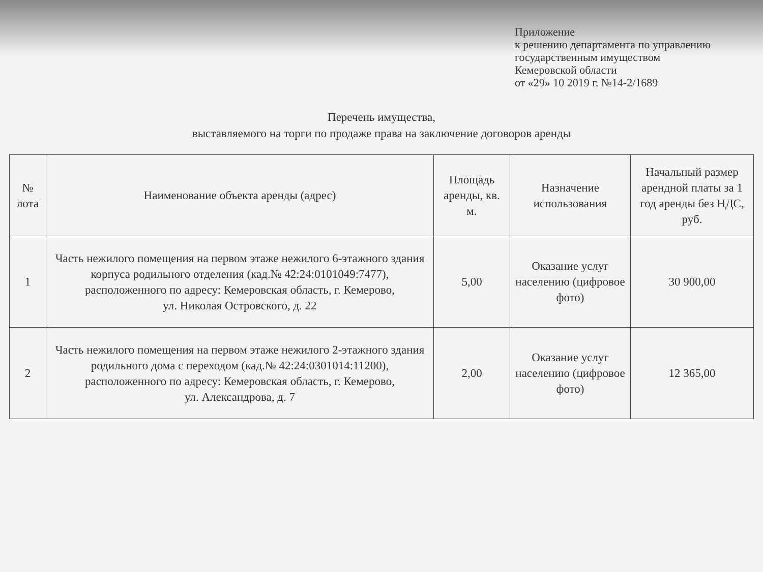Приложение
к решению департамента по управлению
государственным имуществом
Кемеровской области
от «29» 10 2019 г. №14-2/1689
Перечень имущества,
выставляемого на торги по продаже права на заключение договоров аренды
| № лота | Наименование объекта аренды (адрес) | Площадь аренды, кв. м. | Назначение использования | Начальный размер арендной платы за 1 год аренды без НДС, руб. |
| --- | --- | --- | --- | --- |
| 1 | Часть нежилого помещения на первом этаже нежилого 6-этажного здания корпуса родильного отделения (кад.№ 42:24:0101049:7477), расположенного по адресу: Кемеровская область, г. Кемерово, ул. Николая Островского, д. 22 | 5,00 | Оказание услуг населению (цифровое фото) | 30 900,00 |
| 2 | Часть нежилого помещения на первом этаже нежилого 2-этажного здания родильного дома с переходом (кад.№ 42:24:0301014:11200), расположенного по адресу: Кемеровская область, г. Кемерово, ул. Александрова, д. 7 | 2,00 | Оказание услуг населению (цифровое фото) | 12 365,00 |